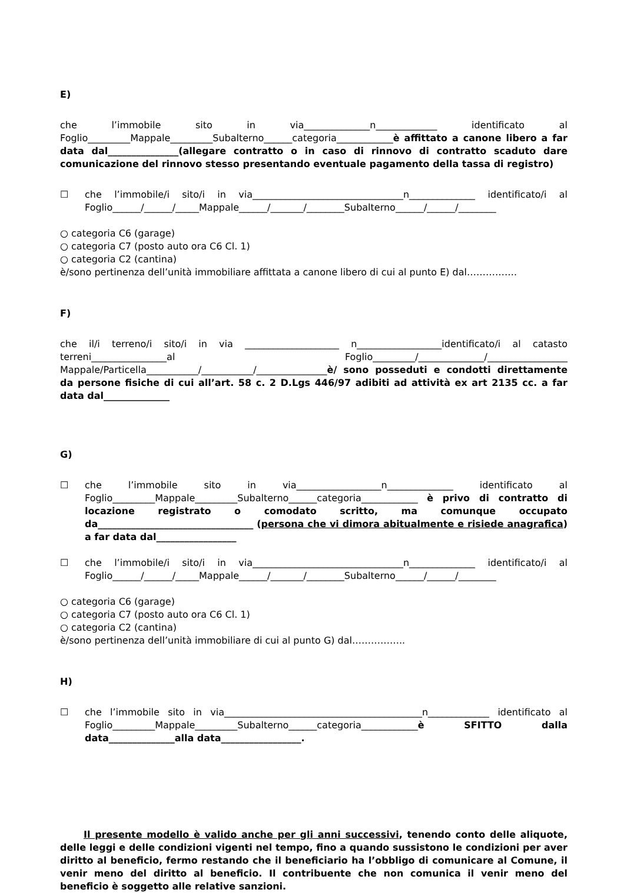E)
che l’immobile sito in via______________n_____________ identificato al Foglio_________Mappale_________Subalterno______categoria____________è affittato a canone libero a far data dal_______________(allegare contratto o in caso di rinnovo di contratto scaduto dare comunicazione del rinnovo stesso presentando eventuale pagamento della tassa di registro)
☐ che l’immobile/i sito/i in via________________________________n______________ identificato/i al Foglio______/______/_____Mappale______/_______/________Subalterno______/______/________
○ categoria C6 (garage)
○ categoria C7 (posto auto ora C6 Cl. 1)
○ categoria C2 (cantina)
è/sono pertinenza dell’unità immobiliare affittata a canone libero di cui al punto E) dal…………….
F)
che il/i terreno/i sito/i in via ____________________ n__________________identificato/i al catasto terreni________________al Foglio_________/______________/_________________ Mappale/Particella___________/___________/_______________è/ sono posseduti e condotti direttamente da persone fisiche di cui all’art. 58 c. 2 D.Lgs 446/97 adibiti ad attività ex art 2135 cc. a far data dal______________
G)
☐ che l’immobile sito in via__________________n______________ identificato al Foglio_________Mappale_________Subalterno______categoria____________ è privo di contratto di locazione registrato o comodato scritto, ma comunque occupato da_________________________________ (persona che vi dimora abitualmente e risiede anagrafica) a far data dal_________________
☐ che l’immobile/i sito/i in via________________________________n______________ identificato/i al Foglio______/______/_____Mappale______/_______/________Subalterno______/______/________
○ categoria C6 (garage)
○ categoria C7 (posto auto ora C6 Cl. 1)
○ categoria C2 (cantina)
è/sono pertinenza dell’unità immobiliare di cui al punto G) dal……………..
H)
☐ che l’immobile sito in via__________________________________________n_____________ identificato al Foglio_________Mappale_________Subalterno______categoria____________è SFITTO dalla data______________alla data_________________.
Il presente modello è valido anche per gli anni successivi, tenendo conto delle aliquote, delle leggi e delle condizioni vigenti nel tempo, fino a quando sussistono le condizioni per aver diritto al beneficio, fermo restando che il beneficiario ha l’obbligo di comunicare al Comune, il venir meno del diritto al beneficio. Il contribuente che non comunica il venir meno del beneficio è soggetto alle relative sanzioni.